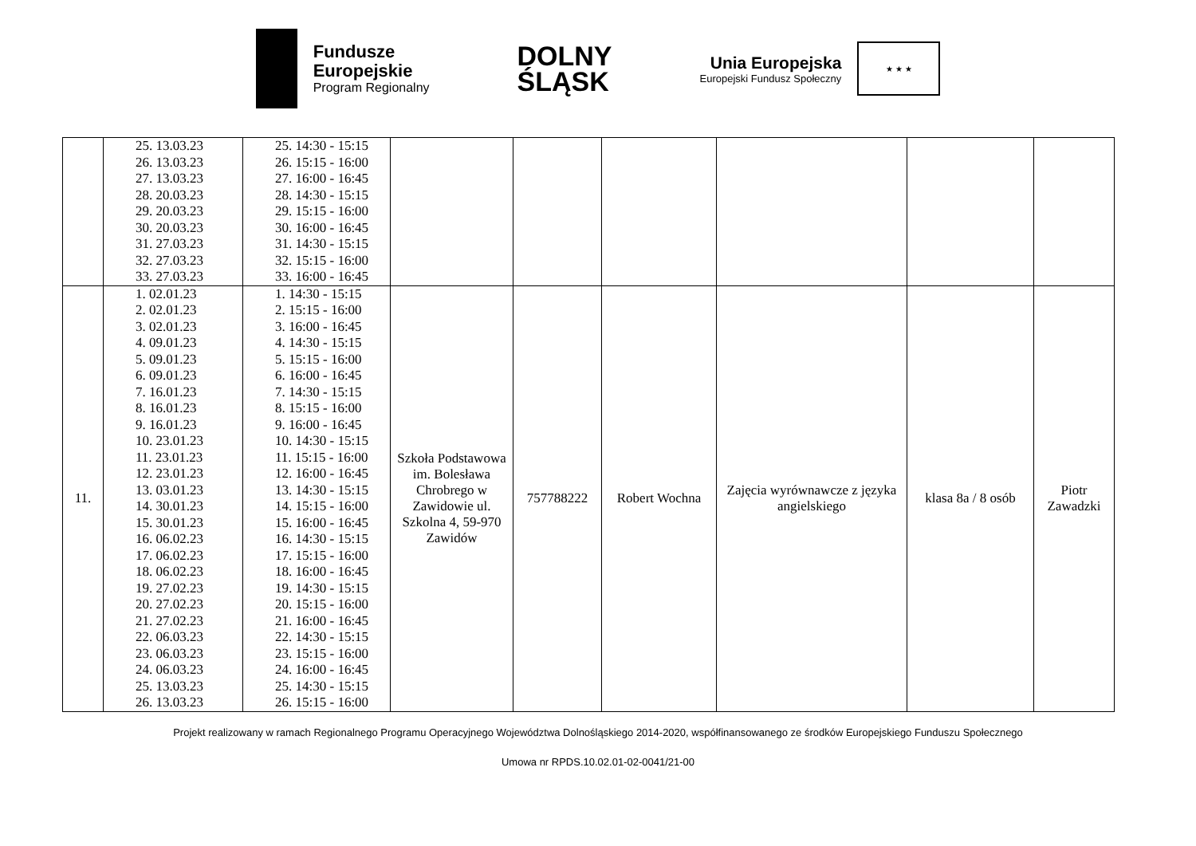Fundusze
Europejskie
Program Regionalny
DOLNY
ŚLĄSK
Unia Europejska
Europejski Fundusz Społeczny
★ ★ ★
| | 25. 13.03.23 26. 13.03.23 27. 13.03.23 28. 20.03.23 29. 20.03.23 30. 20.03.23 31. 27.03.23 32. 27.03.23 33. 27.03.23 | 25. 14:30 - 15:15 26. 15:15 - 16:00 27. 16:00 - 16:45 28. 14:30 - 15:15 29. 15:15 - 16:00 30. 16:00 - 16:45 31. 14:30 - 15:15 32. 15:15 - 16:00 33. 16:00 - 16:45 | | | | | | |
| 11. | 1. 02.01.23 2. 02.01.23 3. 02.01.23 4. 09.01.23 5. 09.01.23 6. 09.01.23 7. 16.01.23 8. 16.01.23 9. 16.01.23 10. 23.01.23 11. 23.01.23 12. 23.01.23 13. 03.01.23 14. 30.01.23 15. 30.01.23 16. 06.02.23 17. 06.02.23 18. 06.02.23 19. 27.02.23 20. 27.02.23 21. 27.02.23 22. 06.03.23 23. 06.03.23 24. 06.03.23 25. 13.03.23 26. 13.03.23 | 1. 14:30 - 15:15 2. 15:15 - 16:00 3. 16:00 - 16:45 4. 14:30 - 15:15 5. 15:15 - 16:00 6. 16:00 - 16:45 7. 14:30 - 15:15 8. 15:15 - 16:00 9. 16:00 - 16:45 10. 14:30 - 15:15 11. 15:15 - 16:00 12. 16:00 - 16:45 13. 14:30 - 15:15 14. 15:15 - 16:00 15. 16:00 - 16:45 16. 14:30 - 15:15 17. 15:15 - 16:00 18. 16:00 - 16:45 19. 14:30 - 15:15 20. 15:15 - 16:00 21. 16:00 - 16:45 22. 14:30 - 15:15 23. 15:15 - 16:00 24. 16:00 - 16:45 25. 14:30 - 15:15 26. 15:15 - 16:00 | Szkoła Podstawowa im. Bolesława Chrobrego w Zawidowie ul. Szkolna 4, 59-970 Zawidów | 757788222 | Robert Wochna | Zajęcia wyrównawcze z języka angielskiego | klasa 8a / 8 osób | Piotr Zawadzki |
Projekt realizowany w ramach Regionalnego Programu Operacyjnego Województwa Dolnośląskiego 2014-2020, współfinansowanego ze środków Europejskiego Funduszu Społecznego
Umowa nr RPDS.10.02.01-02-0041/21-00